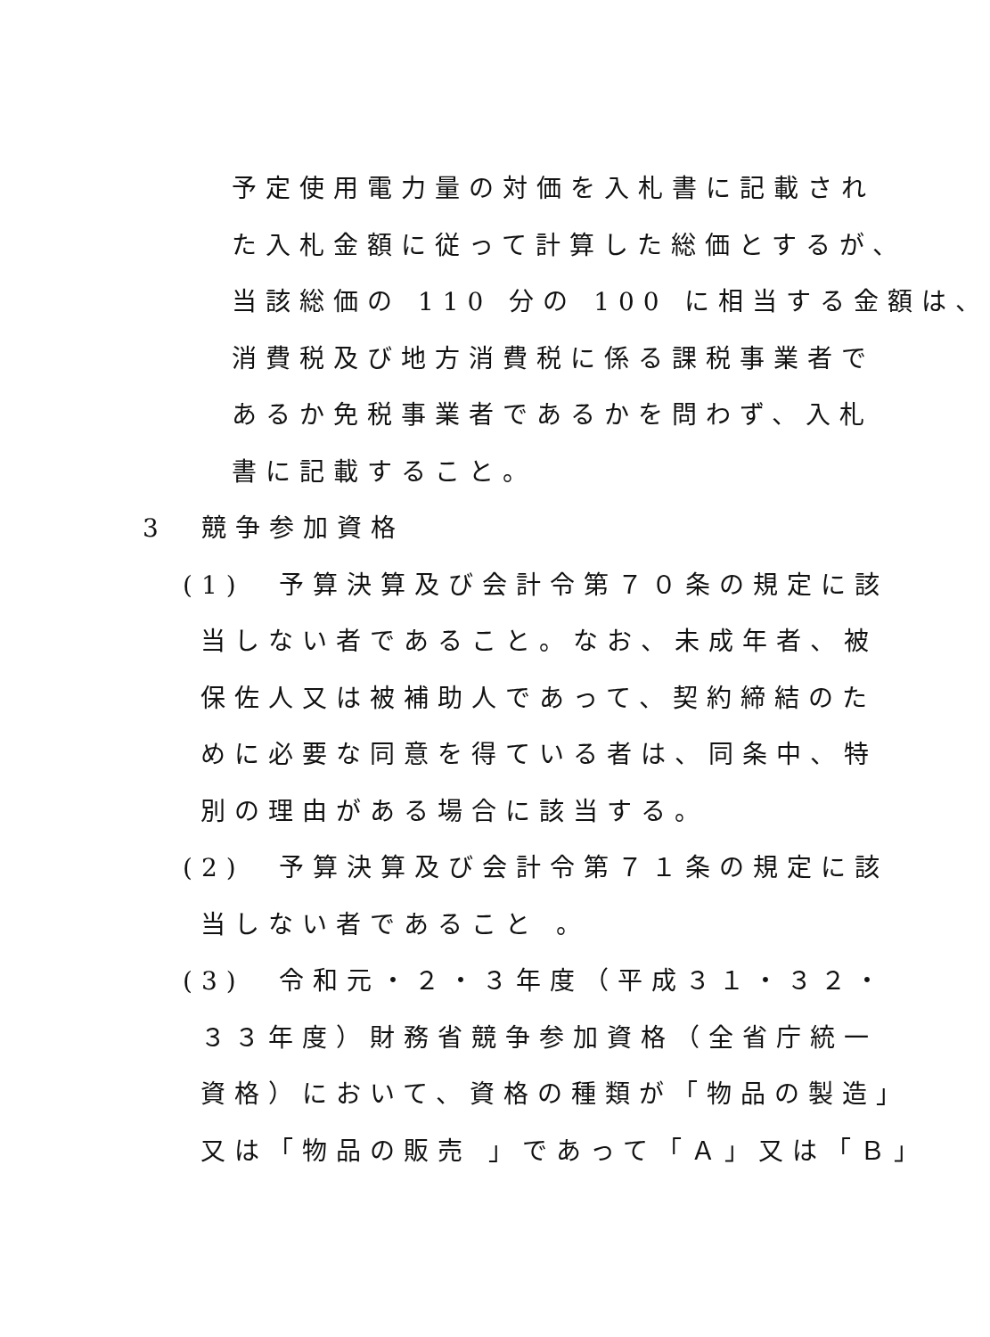予定使用電力量の対価を入札書に記載され
た入札金額に従って計算した総価とするが、
当該総価の 110 分の 100 に相当する金額は、
消費税及び地方消費税に係る課税事業者で
あるか免税事業者であるかを問わず、入札
書に記載すること。
3　競争参加資格
(1)　予算決算及び会計令第７０条の規定に該
当しない者であること。なお、未成年者、被
保佐人又は被補助人であって、契約締結のた
めに必要な同意を得ている者は、同条中、特
別の理由がある場合に該当する。
(2)　予算決算及び会計令第７１条の規定に該
当しない者であること 。
(3)　令和元・２・３年度（平成３１・３２・
３３年度）財務省競争参加資格（全省庁統一
資格）において、資格の種類が「物品の製造」
又は「物品の販売 」であって「Ａ」又は「Ｂ」